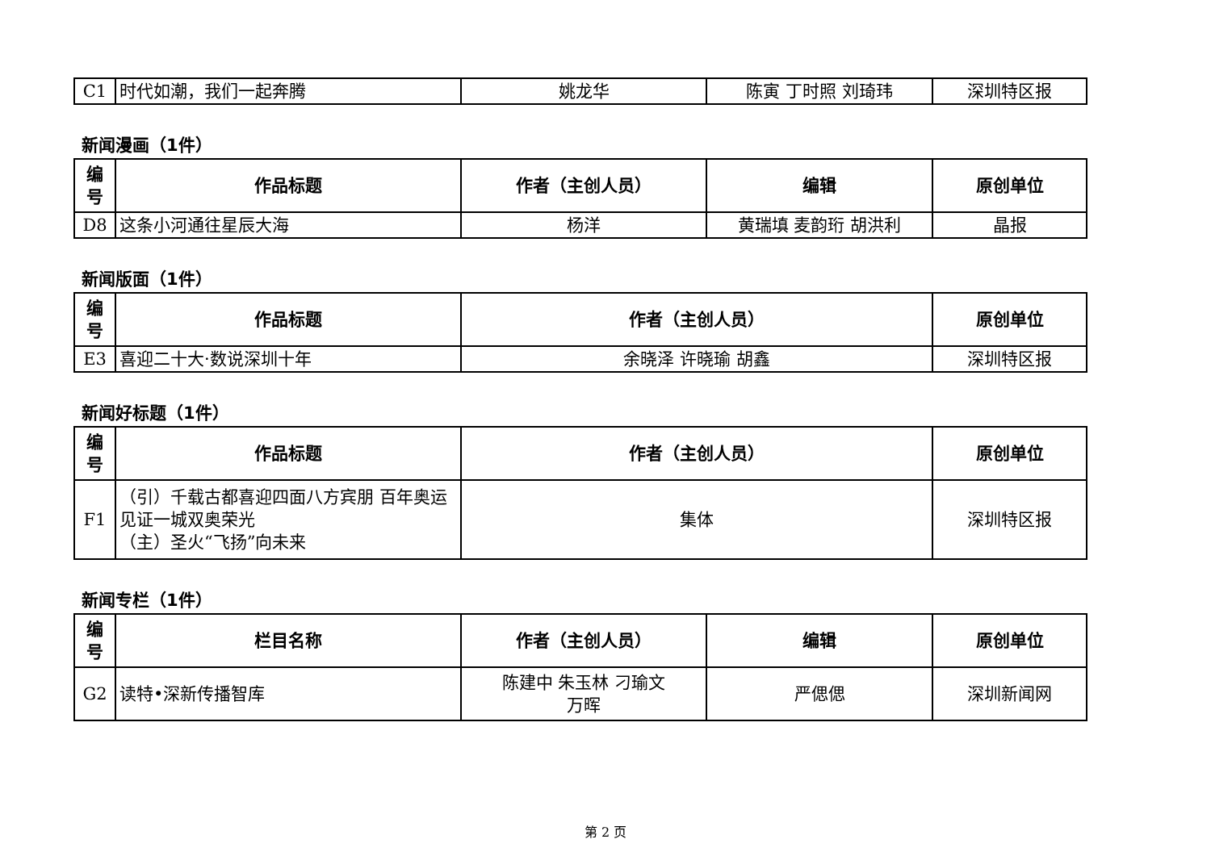| C1 | 时代如潮，我们一起奔腾 | 姚龙华 | 陈寅 丁时照 刘琦玮 | 深圳特区报 |
新闻漫画（1件）
| 编号 | 作品标题 | 作者（主创人员） | 编辑 | 原创单位 |
| --- | --- | --- | --- | --- |
| D8 | 这条小河通往星辰大海 | 杨洋 | 黄瑞填 麦韵珩 胡洪利 | 晶报 |
新闻版面（1件）
| 编号 | 作品标题 | 作者（主创人员） | 原创单位 |
| --- | --- | --- | --- |
| E3 | 喜迎二十大·数说深圳十年 | 余晓泽 许晓瑜 胡鑫 | 深圳特区报 |
新闻好标题（1件）
| 编号 | 作品标题 | 作者（主创人员） | 原创单位 |
| --- | --- | --- | --- |
| F1 | （引）千载古都喜迎四面八方宾朋 百年奥运见证一城双奥荣光 （主）圣火“飞扬”向未来 | 集体 | 深圳特区报 |
新闻专栏（1件）
| 编号 | 栏目名称 | 作者（主创人员） | 编辑 | 原创单位 |
| --- | --- | --- | --- | --- |
| G2 | 读特•深新传播智库 | 陈建中 朱玉林 刁瑜文 万晖 | 严偲偲 | 深圳新闻网 |
第 2 页